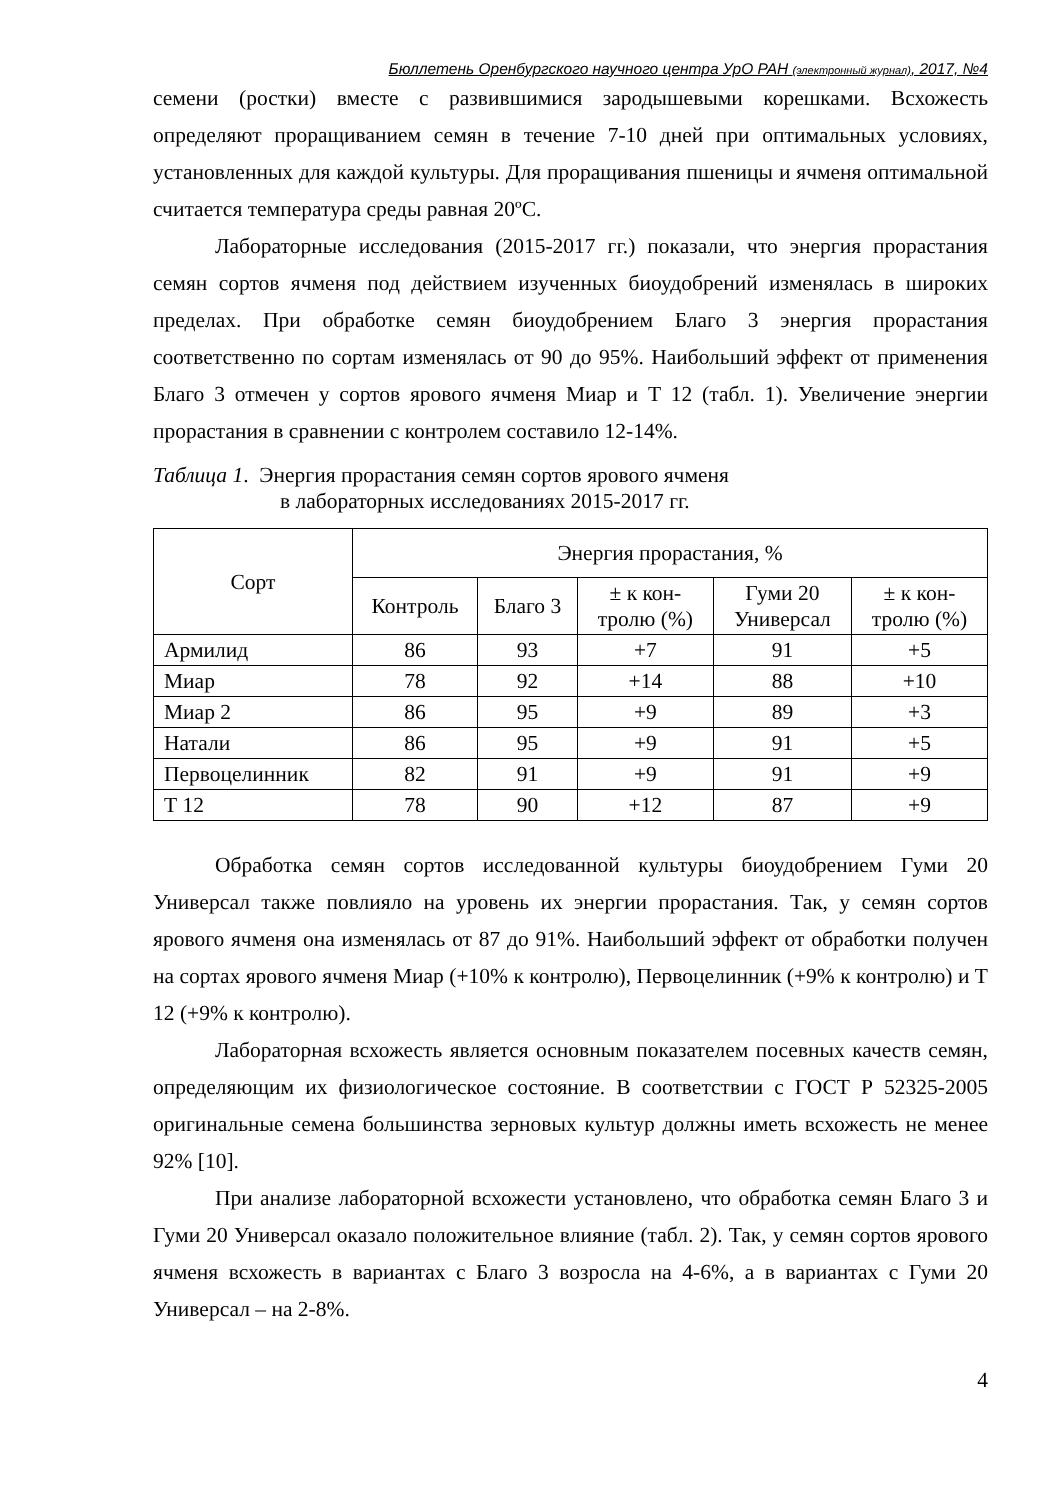Бюллетень Оренбургского научного центра УрО РАН (электронный журнал), 2017, №4
семени (ростки) вместе с развившимися зародышевыми корешками. Всхожесть определяют проращиванием семян в течение 7-10 дней при оптимальных условиях, установленных для каждой культуры. Для проращивания пшеницы и ячменя оптимальной считается температура среды равная 20ºС.
Лабораторные исследования (2015-2017 гг.) показали, что энергия прорастания семян сортов ячменя под действием изученных биоудобрений изменялась в широких пределах. При обработке семян биоудобрением Благо 3 энергия прорастания соответственно по сортам изменялась от 90 до 95%. Наибольший эффект от применения Благо 3 отмечен у сортов ярового ячменя Миар и Т 12 (табл. 1). Увеличение энергии прорастания в сравнении с контролем составило 12-14%.
Таблица 1. Энергия прорастания семян сортов ярового ячменя
в лабораторных исследованиях 2015-2017 гг.
| Сорт | Энергия прорастания, % | | | | |
| --- | --- | --- | --- | --- | --- |
| | Контроль | Благо 3 | ± к кон- тролю (%) | Гуми 20 Универсал | ± к кон- тролю (%) |
| Армилид | 86 | 93 | +7 | 91 | +5 |
| Миар | 78 | 92 | +14 | 88 | +10 |
| Миар 2 | 86 | 95 | +9 | 89 | +3 |
| Натали | 86 | 95 | +9 | 91 | +5 |
| Первоцелинник | 82 | 91 | +9 | 91 | +9 |
| Т 12 | 78 | 90 | +12 | 87 | +9 |
Обработка семян сортов исследованной культуры биоудобрением Гуми 20 Универсал также повлияло на уровень их энергии прорастания. Так, у семян сортов ярового ячменя она изменялась от 87 до 91%. Наибольший эффект от обработки получен на сортах ярового ячменя Миар (+10% к контролю), Первоцелинник (+9% к контролю) и Т 12 (+9% к контролю).
Лабораторная всхожесть является основным показателем посевных качеств семян, определяющим их физиологическое состояние. В соответствии с ГОСТ Р 52325-2005 оригинальные семена большинства зерновых культур должны иметь всхожесть не менее 92% [10].
При анализе лабораторной всхожести установлено, что обработка семян Благо 3 и Гуми 20 Универсал оказало положительное влияние (табл. 2). Так, у семян сортов ярового ячменя всхожесть в вариантах с Благо 3 возросла на 4-6%, а в вариантах с Гуми 20 Универсал – на 2-8%.
4